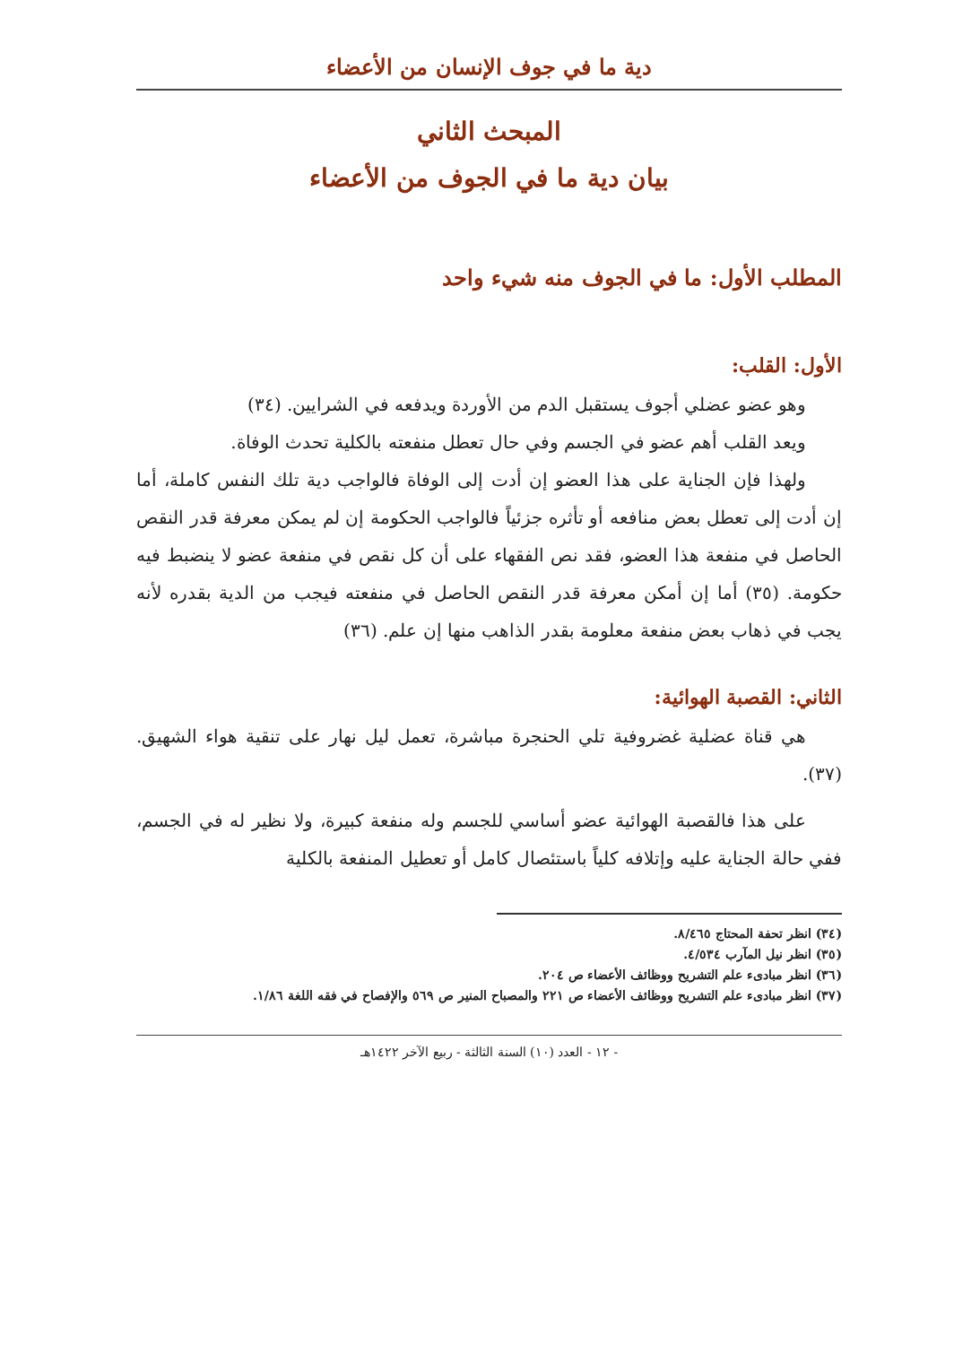دية ما في جوف الإنسان من الأعضاء
المبحث الثاني
بيان دية ما في الجوف من الأعضاء
المطلب الأول: ما في الجوف منه شيء واحد
الأول: القلب:
وهو عضو عضلي أجوف يستقبل الدم من الأوردة ويدفعه في الشرايين. (٣٤)
ويعد القلب أهم عضو في الجسم وفي حال تعطل منفعته بالكلية تحدث الوفاة.
ولهذا فإن الجناية على هذا العضو إن أدت إلى الوفاة فالواجب دية تلك النفس كاملة، أما إن أدت إلى تعطل بعض منافعه أو تأثره جزئياً فالواجب الحكومة إن لم يمكن معرفة قدر النقص الحاصل في منفعة هذا العضو، فقد نص الفقهاء على أن كل نقص في منفعة عضو لا ينضبط فيه حكومة. (٣٥) أما إن أمكن معرفة قدر النقص الحاصل في منفعته فيجب من الدية بقدره لأنه يجب في ذهاب بعض منفعة معلومة بقدر الذاهب منها إن علم. (٣٦)
الثاني: القصبة الهوائية:
هي قناة عضلية غضروفية تلي الحنجرة مباشرة، تعمل ليل نهار على تنقية هواء الشهيق. (٣٧).
على هذا فالقصبة الهوائية عضو أساسي للجسم وله منفعة كبيرة، ولا نظير له في الجسم، ففي حالة الجناية عليه وإتلافه كلياً باستئصال كامل أو تعطيل المنفعة بالكلية
(٣٤) انظر تحفة المحتاج ٨/٤٦٥.
(٣٥) انظر نيل المآرب ٤/٥٣٤.
(٣٦) انظر مبادىء علم التشريح ووظائف الأعضاء ص ٢٠٤.
(٣٧) انظر مبادىء علم التشريح ووظائف الأعضاء ص ٢٢١ والمصباح المنير ص ٥٦٩ والإفصاح في فقه اللغة ١/٨٦.
- ١٢ - العدد (١٠) السنة الثالثة - ربيع الآخر ١٤٢٢هـ